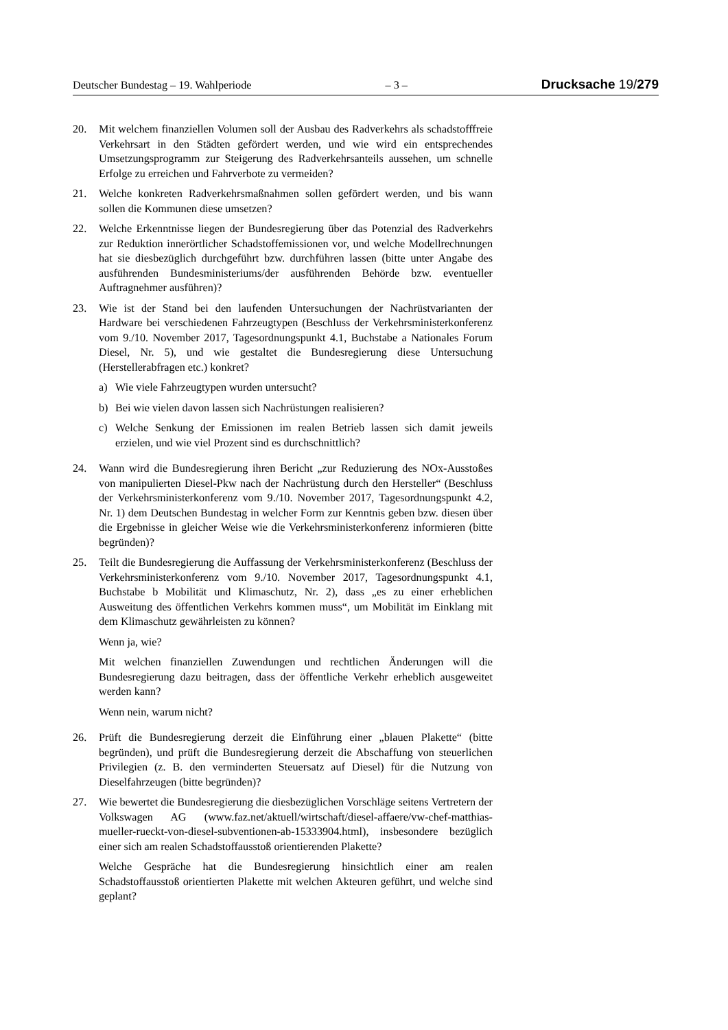Deutscher Bundestag – 19. Wahlperiode – 3 – Drucksache 19/279
20. Mit welchem finanziellen Volumen soll der Ausbau des Radverkehrs als schadstofffreie Verkehrsart in den Städten gefördert werden, und wie wird ein entsprechendes Umsetzungsprogramm zur Steigerung des Radverkehrsanteils aussehen, um schnelle Erfolge zu erreichen und Fahrverbote zu vermeiden?
21. Welche konkreten Radverkehrsmaßnahmen sollen gefördert werden, und bis wann sollen die Kommunen diese umsetzen?
22. Welche Erkenntnisse liegen der Bundesregierung über das Potenzial des Radverkehrs zur Reduktion innerörtlicher Schadstoffemissionen vor, und welche Modellrechnungen hat sie diesbezüglich durchgeführt bzw. durchführen lassen (bitte unter Angabe des ausführenden Bundesministeriums/der ausführenden Behörde bzw. eventueller Auftragnehmer ausführen)?
23. Wie ist der Stand bei den laufenden Untersuchungen der Nachrüstvarianten der Hardware bei verschiedenen Fahrzeugtypen (Beschluss der Verkehrsministerkonferenz vom 9./10. November 2017, Tagesordnungspunkt 4.1, Buchstabe a Nationales Forum Diesel, Nr. 5), und wie gestaltet die Bundesregierung diese Untersuchung (Herstellerabfragen etc.) konkret?
a) Wie viele Fahrzeugtypen wurden untersucht?
b) Bei wie vielen davon lassen sich Nachrüstungen realisieren?
c) Welche Senkung der Emissionen im realen Betrieb lassen sich damit jeweils erzielen, und wie viel Prozent sind es durchschnittlich?
24. Wann wird die Bundesregierung ihren Bericht „zur Reduzierung des NOx-Ausstoßes von manipulierten Diesel-Pkw nach der Nachrüstung durch den Hersteller“ (Beschluss der Verkehrsministerkonferenz vom 9./10. November 2017, Tagesordnungspunkt 4.2, Nr. 1) dem Deutschen Bundestag in welcher Form zur Kenntnis geben bzw. diesen über die Ergebnisse in gleicher Weise wie die Verkehrsministerkonferenz informieren (bitte begründen)?
25. Teilt die Bundesregierung die Auffassung der Verkehrsministerkonferenz (Beschluss der Verkehrsministerkonferenz vom 9./10. November 2017, Tagesordnungspunkt 4.1, Buchstabe b Mobilität und Klimaschutz, Nr. 2), dass „es zu einer erheblichen Ausweitung des öffentlichen Verkehrs kommen muss“, um Mobilität im Einklang mit dem Klimaschutz gewährleisten zu können?
Wenn ja, wie?
Mit welchen finanziellen Zuwendungen und rechtlichen Änderungen will die Bundesregierung dazu beitragen, dass der öffentliche Verkehr erheblich ausgeweitet werden kann?
Wenn nein, warum nicht?
26. Prüft die Bundesregierung derzeit die Einführung einer „blauen Plakette“ (bitte begründen), und prüft die Bundesregierung derzeit die Abschaffung von steuerlichen Privilegien (z. B. den verminderten Steuersatz auf Diesel) für die Nutzung von Dieselfahrzeugen (bitte begründen)?
27. Wie bewertet die Bundesregierung die diesbezüglichen Vorschläge seitens Vertretern der Volkswagen AG (www.faz.net/aktuell/wirtschaft/diesel-affaere/vw-chef-matthias-mueller-rueckt-von-diesel-subventionen-ab-15333904.html), insbesondere bezüglich einer sich am realen Schadstoffausstoß orientierenden Plakette?
Welche Gespräche hat die Bundesregierung hinsichtlich einer am realen Schadstoffausstoß orientierten Plakette mit welchen Akteuren geführt, und welche sind geplant?